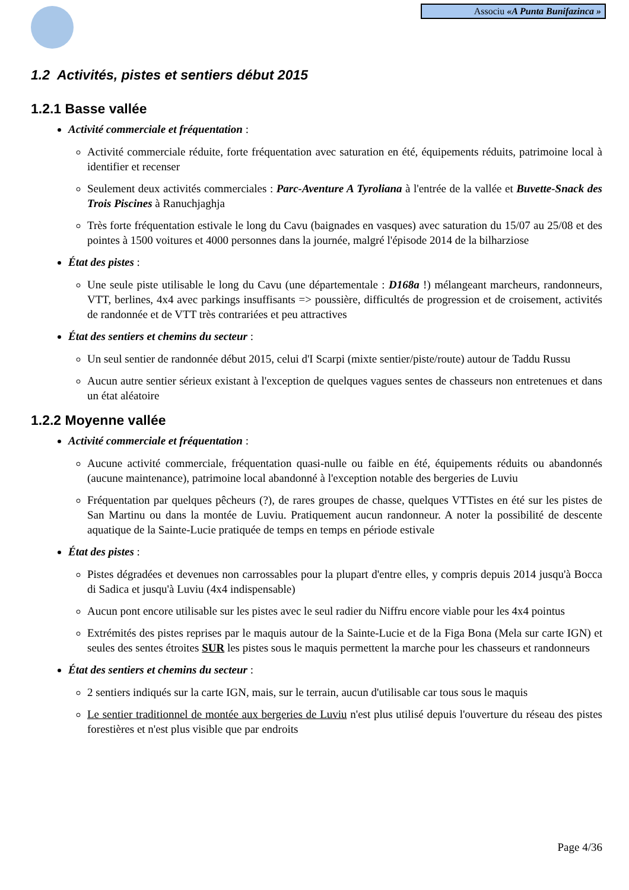Associu «A Punta Bunifazinca »
1.2 Activités, pistes et sentiers début 2015
1.2.1 Basse vallée
Activité commerciale et fréquentation :
Activité commerciale réduite, forte fréquentation avec saturation en été, équipements réduits, patrimoine local à identifier et recenser
Seulement deux activités commerciales : Parc-Aventure A Tyroliana à l'entrée de la vallée et Buvette-Snack des Trois Piscines à Ranuchjaghja
Très forte fréquentation estivale le long du Cavu (baignades en vasques) avec saturation du 15/07 au 25/08 et des pointes à 1500 voitures et 4000 personnes dans la journée, malgré l'épisode 2014 de la bilharziose
État des pistes :
Une seule piste utilisable le long du Cavu (une départementale : D168a !) mélangeant marcheurs, randonneurs, VTT, berlines, 4x4 avec parkings insuffisants => poussière, difficultés de progression et de croisement, activités de randonnée et de VTT très contrariées et peu attractives
État des sentiers et chemins du secteur :
Un seul sentier de randonnée début 2015, celui d'I Scarpi (mixte sentier/piste/route) autour de Taddu Russu
Aucun autre sentier sérieux existant à l'exception de quelques vagues sentes de chasseurs non entretenues et dans un état aléatoire
1.2.2 Moyenne vallée
Activité commerciale et fréquentation :
Aucune activité commerciale, fréquentation quasi-nulle ou faible en été, équipements réduits ou abandonnés (aucune maintenance), patrimoine local abandonné à l'exception notable des bergeries de Luviu
Fréquentation par quelques pêcheurs (?), de rares groupes de chasse, quelques VTTistes en été sur les pistes de San Martinu ou dans la montée de Luviu. Pratiquement aucun randonneur. A noter la possibilité de descente aquatique de la Sainte-Lucie pratiquée de temps en temps en période estivale
État des pistes :
Pistes dégradées et devenues non carrossables pour la plupart d'entre elles, y compris depuis 2014 jusqu'à Bocca di Sadica et jusqu'à Luviu (4x4 indispensable)
Aucun pont encore utilisable sur les pistes avec le seul radier du Niffru encore viable pour les 4x4 pointus
Extrémités des pistes reprises par le maquis autour de la Sainte-Lucie et de la Figa Bona (Mela sur carte IGN) et seules des sentes étroites SUR les pistes sous le maquis permettent la marche pour les chasseurs et randonneurs
État des sentiers et chemins du secteur :
2 sentiers indiqués sur la carte IGN, mais, sur le terrain, aucun d'utilisable car tous sous le maquis
Le sentier traditionnel de montée aux bergeries de Luviu n'est plus utilisé depuis l'ouverture du réseau des pistes forestières et n'est plus visible que par endroits
Page 4/36